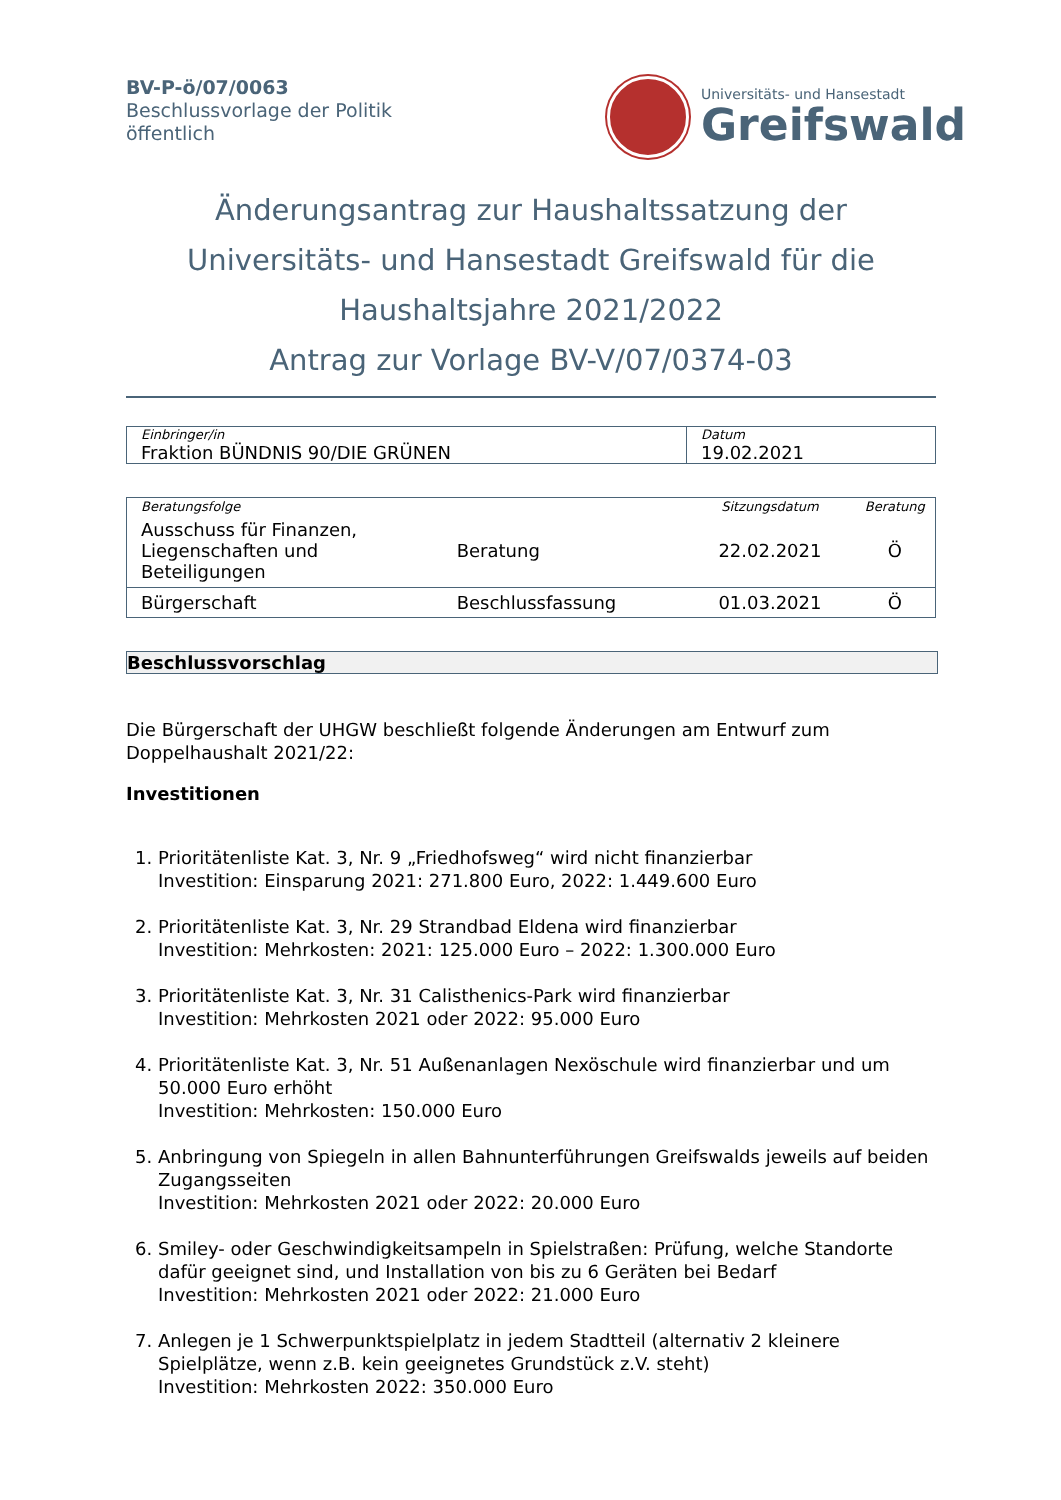BV-P-ö/07/0063
Beschlussvorlage der Politik
öffentlich
Universitäts- und Hansestadt
Greifswald
Änderungsantrag zur Haushaltssatzung der
Universitäts- und Hansestadt Greifswald für die
Haushaltsjahre 2021/2022
Antrag zur Vorlage BV-V/07/0374-03
| Einbringer/in | Datum |
| Fraktion BÜNDNIS 90/DIE GRÜNEN | 19.02.2021 |
| Beratungsfolge | | Sitzungsdatum | Beratung |
| --- | --- | --- | --- |
| Ausschuss für Finanzen, Liegenschaften und Beteiligungen | Beratung | 22.02.2021 | Ö |
| Bürgerschaft | Beschlussfassung | 01.03.2021 | Ö |
Beschlussvorschlag
Die Bürgerschaft der UHGW beschließt folgende Änderungen am Entwurf zum Doppelhaushalt 2021/22:
Investitionen
1. Prioritätenliste Kat. 3, Nr. 9 „Friedhofsweg“ wird nicht finanzierbar
Investition: Einsparung 2021: 271.800 Euro, 2022: 1.449.600 Euro
2. Prioritätenliste Kat. 3, Nr. 29 Strandbad Eldena wird finanzierbar
Investition: Mehrkosten: 2021: 125.000 Euro – 2022: 1.300.000 Euro
3. Prioritätenliste Kat. 3, Nr. 31 Calisthenics-Park wird finanzierbar
Investition: Mehrkosten 2021 oder 2022: 95.000 Euro
4. Prioritätenliste Kat. 3, Nr. 51 Außenanlagen Nexöschule wird finanzierbar und um 50.000 Euro erhöht
Investition: Mehrkosten: 150.000 Euro
5. Anbringung von Spiegeln in allen Bahnunterführungen Greifswalds jeweils auf beiden Zugangsseiten
Investition: Mehrkosten 2021 oder 2022: 20.000 Euro
6. Smiley- oder Geschwindigkeitsampeln in Spielstraßen: Prüfung, welche Standorte dafür geeignet sind, und Installation von bis zu 6 Geräten bei Bedarf
Investition: Mehrkosten 2021 oder 2022: 21.000 Euro
7. Anlegen je 1 Schwerpunktspielplatz in jedem Stadtteil (alternativ 2 kleinere Spielplätze, wenn z.B. kein geeignetes Grundstück z.V. steht)
Investition: Mehrkosten 2022: 350.000 Euro